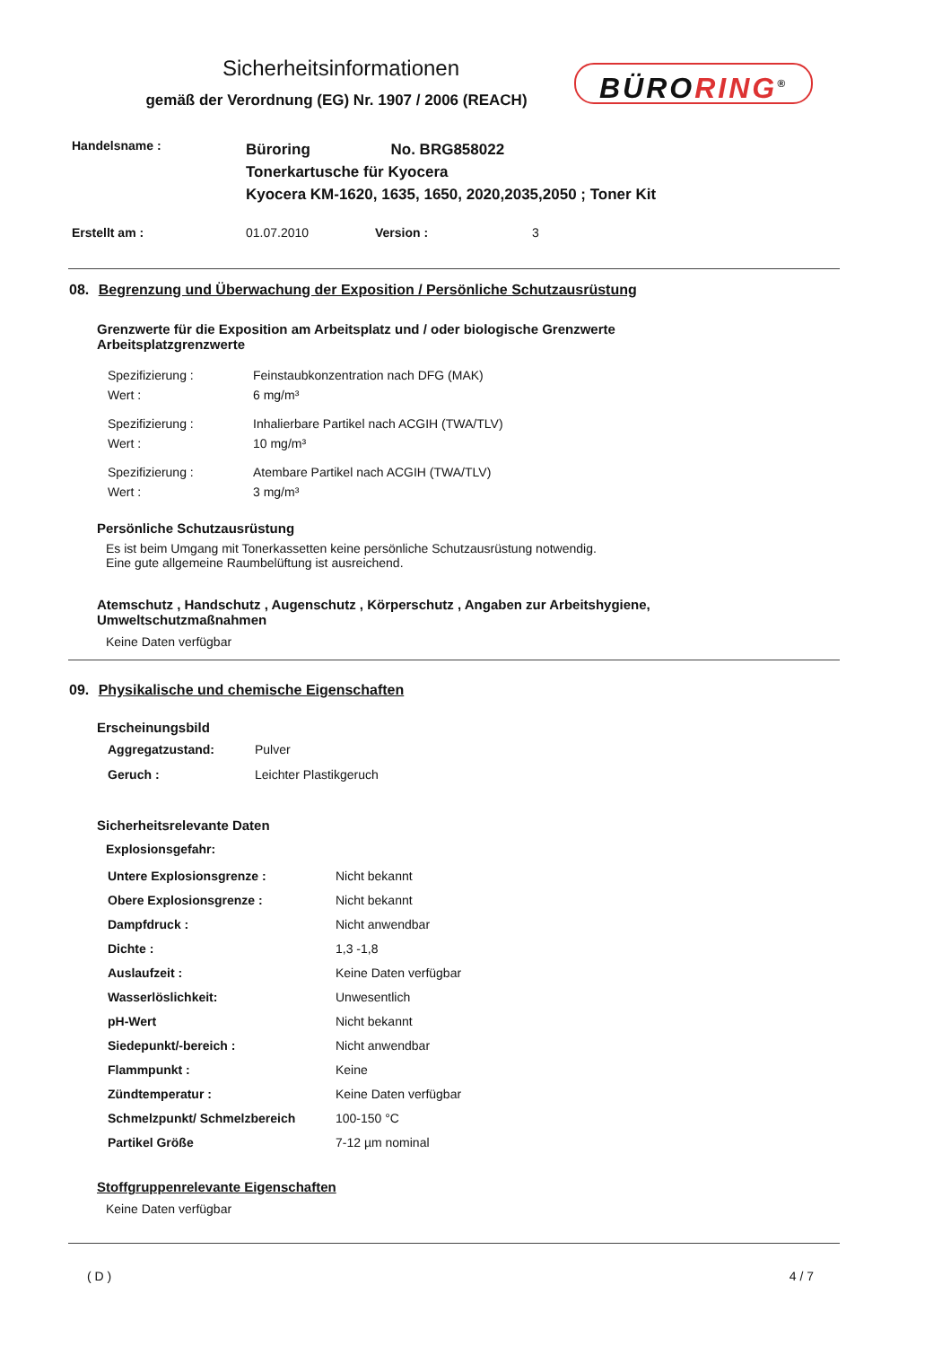Sicherheitsinformationen
gemäß der Verordnung (EG) Nr. 1907 / 2006 (REACH)
BÜRORING<sup>®</sup>
| Handelsname : | Büroring No. BRG858022 Tonerkartusche für Kyocera Kyocera KM-1620, 1635, 1650, 2020,2035,2050 ; Toner Kit |
| Erstellt am : | 01.07.2010 | Version : | 3 |
08. Begrenzung und Überwachung der Exposition / Persönliche Schutzausrüstung
Grenzwerte für die Exposition am Arbeitsplatz und / oder biologische Grenzwerte
Arbeitsplatzgrenzwerte
| Spezifizierung : | Feinstaubkonzentration nach DFG (MAK) |
| Wert : | 6 mg/m³ |
| Spezifizierung : | Inhalierbare Partikel nach ACGIH (TWA/TLV) |
| Wert : | 10 mg/m³ |
| Spezifizierung : | Atembare Partikel nach ACGIH (TWA/TLV) |
| Wert : | 3 mg/m³ |
Persönliche Schutzausrüstung
Es ist beim Umgang mit Tonerkassetten keine persönliche Schutzausrüstung notwendig.
Eine gute allgemeine Raumbelüftung ist ausreichend.
Atemschutz , Handschutz , Augenschutz , Körperschutz , Angaben zur Arbeitshygiene,
Umweltschutzmaßnahmen
Keine Daten verfügbar
09. Physikalische und chemische Eigenschaften
Erscheinungsbild
| Aggregatzustand: | Pulver |
| Geruch : | Leichter Plastikgeruch |
Sicherheitsrelevante Daten
Explosionsgefahr:
| Untere Explosionsgrenze : | Nicht bekannt |
| Obere Explosionsgrenze : | Nicht bekannt |
| Dampfdruck : | Nicht anwendbar |
| Dichte : | 1,3 -1,8 |
| Auslaufzeit : | Keine Daten verfügbar |
| Wasserlöslichkeit: | Unwesentlich |
| pH-Wert | Nicht bekannt |
| Siedepunkt/-bereich : | Nicht anwendbar |
| Flammpunkt : | Keine |
| Zündtemperatur : | Keine Daten verfügbar |
| Schmelzpunkt/ Schmelzbereich | 100-150 °C |
| Partikel Größe | 7-12 µm nominal |
Stoffgruppenrelevante Eigenschaften
Keine Daten verfügbar
( D ) 4 / 7